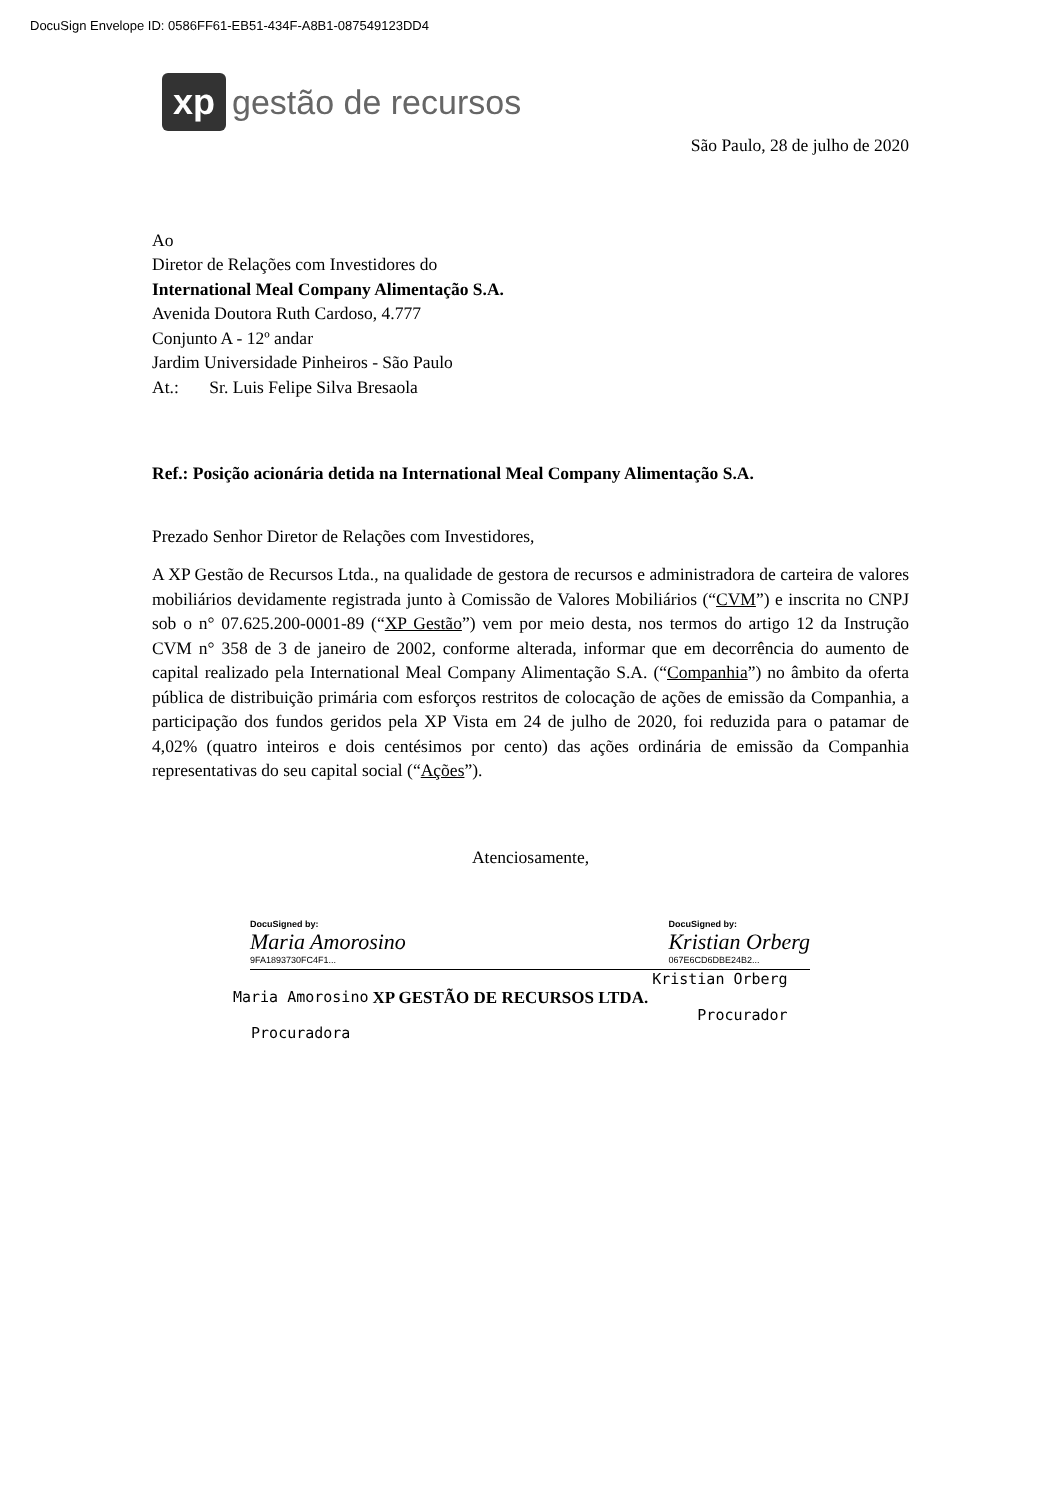DocuSign Envelope ID: 0586FF61-EB51-434F-A8B1-087549123DD4
xp
gestão de recursos
São Paulo, 28 de julho de 2020
Ao
Diretor de Relações com Investidores do
International Meal Company Alimentação S.A.
Avenida Doutora Ruth Cardoso, 4.777
Conjunto A - 12º andar
Jardim Universidade Pinheiros - São Paulo
At.: Sr. Luis Felipe Silva Bresaola
Ref.: Posição acionária detida na International Meal Company Alimentação S.A.
Prezado Senhor Diretor de Relações com Investidores,
A XP Gestão de Recursos Ltda., na qualidade de gestora de recursos e administradora de carteira de valores mobiliários devidamente registrada junto à Comissão de Valores Mobiliários (“CVM”) e inscrita no CNPJ sob o n° 07.625.200-0001-89 (“XP Gestão”) vem por meio desta, nos termos do artigo 12 da Instrução CVM n° 358 de 3 de janeiro de 2002, conforme alterada, informar que em decorrência do aumento de capital realizado pela International Meal Company Alimentação S.A. (“Companhia”) no âmbito da oferta pública de distribuição primária com esforços restritos de colocação de ações de emissão da Companhia, a participação dos fundos geridos pela XP Vista em 24 de julho de 2020, foi reduzida para o patamar de 4,02% (quatro inteiros e dois centésimos por cento) das ações ordinária de emissão da Companhia representativas do seu capital social (“Ações”).
Atenciosamente,
DocuSigned by:
Maria Amorosino
9FA1893730FC4F1...
DocuSigned by:
Kristian Orberg
067E6CD6DBE24B2...
Maria Amorosino
Procuradora
XP GESTÃO DE RECURSOS LTDA.
Kristian Orberg
Procurador